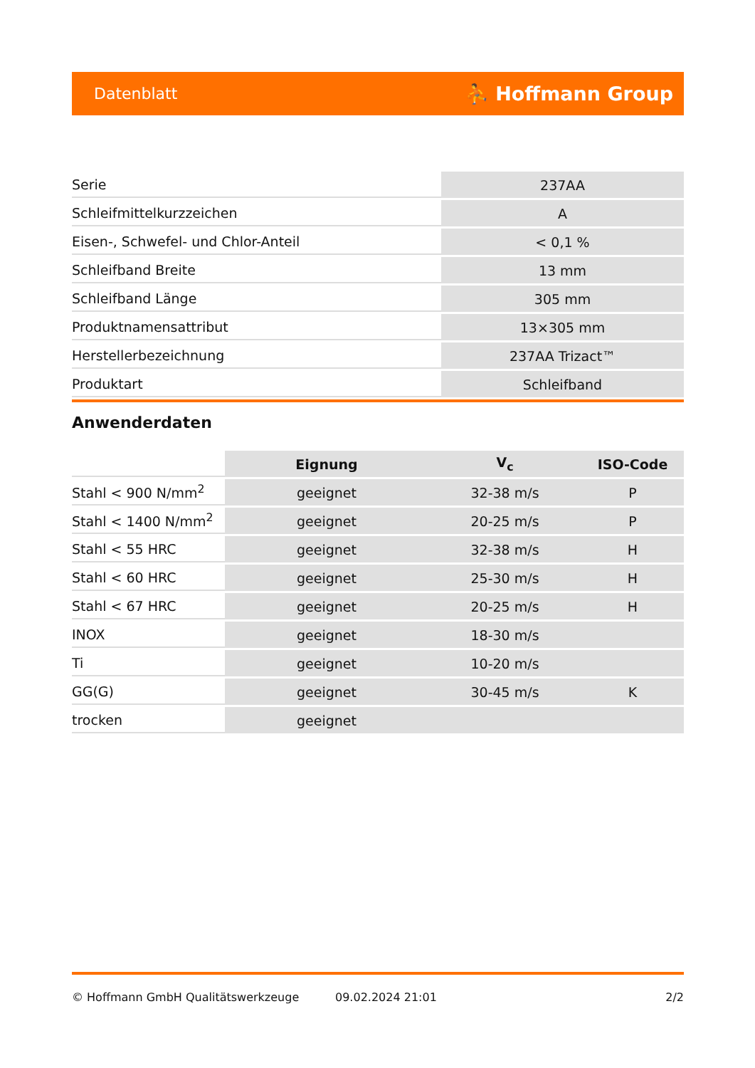Datenblatt ⛹ Hoffmann Group
| Serie | 237AA |
| Schleifmittelkurzzeichen | A |
| Eisen-, Schwefel- und Chlor-Anteil | < 0,1 % |
| Schleifband Breite | 13 mm |
| Schleifband Länge | 305 mm |
| Produktnamensattribut | 13×305 mm |
| Herstellerbezeichnung | 237AA Trizact™ |
| Produktart | Schleifband |
Anwenderdaten
| | Eignung | V<sub>c</sub> | ISO-Code |
| Stahl < 900 N/mm<sup>2</sup> | geeignet | 32-38 m/s | P |
| Stahl < 1400 N/mm<sup>2</sup> | geeignet | 20-25 m/s | P |
| Stahl < 55 HRC | geeignet | 32-38 m/s | H |
| Stahl < 60 HRC | geeignet | 25-30 m/s | H |
| Stahl < 67 HRC | geeignet | 20-25 m/s | H |
| INOX | geeignet | 18-30 m/s | |
| Ti | geeignet | 10-20 m/s | |
| GG(G) | geeignet | 30-45 m/s | K |
| trocken | geeignet | | |
© Hoffmann GmbH Qualitätswerkzeuge 09.02.2024 21:01 2/2